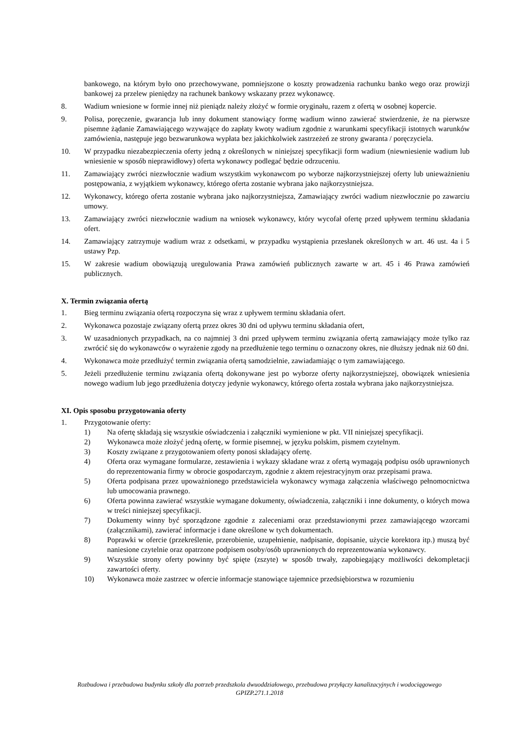bankowego, na którym było ono przechowywane, pomniejszone o koszty prowadzenia rachunku banko wego oraz prowizji bankowej za przelew pieniędzy na rachunek bankowy wskazany przez wykonawcę.
8. Wadium wniesione w formie innej niż pieniądz należy złożyć w formie oryginału, razem z ofertą w osobnej kopercie.
9. Polisa, poręczenie, gwarancja lub inny dokument stanowiący formę wadium winno zawierać stwierdzenie, że na pierwsze pisemne żądanie Zamawiającego wzywające do zapłaty kwoty wadium zgodnie z warunkami specyfikacji istotnych warunków zamówienia, następuje jego bezwarunkowa wypłata bez jakichkolwiek zastrzeżeń ze strony gwaranta / poręczyciela.
10. W przypadku niezabezpieczenia oferty jedną z określonych w niniejszej specyfikacji form wadium (niewniesienie wadium lub wniesienie w sposób nieprawidłowy) oferta wykonawcy podlegać będzie odrzuceniu.
11. Zamawiający zwróci niezwłocznie wadium wszystkim wykonawcom po wyborze najkorzystniejszej oferty lub unieważnieniu postępowania, z wyjątkiem wykonawcy, którego oferta zostanie wybrana jako najkorzystniejsza.
12. Wykonawcy, którego oferta zostanie wybrana jako najkorzystniejsza, Zamawiający zwróci wadium niezwłocznie po zawarciu umowy.
13. Zamawiający zwróci niezwłocznie wadium na wniosek wykonawcy, który wycofał ofertę przed upływem terminu składania ofert.
14. Zamawiający zatrzymuje wadium wraz z odsetkami, w przypadku wystąpienia przesłanek określonych w art. 46 ust. 4a i 5 ustawy Pzp.
15. W zakresie wadium obowiązują uregulowania Prawa zamówień publicznych zawarte w art. 45 i 46 Prawa zamówień publicznych.
X. Termin związania ofertą
1. Bieg terminu związania ofertą rozpoczyna się wraz z upływem terminu składania ofert.
2. Wykonawca pozostaje związany ofertą przez okres 30 dni od upływu terminu składania ofert,
3. W uzasadnionych przypadkach, na co najmniej 3 dni przed upływem terminu związania ofertą zamawiający może tylko raz zwrócić się do wykonawców o wyrażenie zgody na przedłużenie tego terminu o oznaczony okres, nie dłuższy jednak niż 60 dni.
4. Wykonawca może przedłużyć termin związania ofertą samodzielnie, zawiadamiając o tym zamawiającego.
5. Jeżeli przedłużenie terminu związania ofertą dokonywane jest po wyborze oferty najkorzystniejszej, obowiązek wniesienia nowego wadium lub jego przedłużenia dotyczy jedynie wykonawcy, którego oferta została wybrana jako najkorzystniejsza.
XI. Opis sposobu przygotowania oferty
1. Przygotowanie oferty:
1) Na ofertę składają się wszystkie oświadczenia i załączniki wymienione w pkt. VII niniejszej specyfikacji.
2) Wykonawca może złożyć jedną ofertę, w formie pisemnej, w języku polskim, pismem czytelnym.
3) Koszty związane z przygotowaniem oferty ponosi składający ofertę.
4) Oferta oraz wymagane formularze, zestawienia i wykazy składane wraz z ofertą wymagają podpisu osób uprawnionych do reprezentowania firmy w obrocie gospodarczym, zgodnie z aktem rejestracyjnym oraz przepisami prawa.
5) Oferta podpisana przez upoważnionego przedstawiciela wykonawcy wymaga załączenia właściwego pełnomocnictwa lub umocowania prawnego.
6) Oferta powinna zawierać wszystkie wymagane dokumenty, oświadczenia, załączniki i inne dokumenty, o których mowa w treści niniejszej specyfikacji.
7) Dokumenty winny być sporządzone zgodnie z zaleceniami oraz przedstawionymi przez zamawiającego wzorcami (załącznikami), zawierać informacje i dane określone w tych dokumentach.
8) Poprawki w ofercie (przekreślenie, przerobienie, uzupełnienie, nadpisanie, dopisanie, użycie korektora itp.) muszą być naniesione czytelnie oraz opatrzone podpisem osoby/osób uprawnionych do reprezentowania wykonawcy.
9) Wszystkie strony oferty powinny być spięte (zszyte) w sposób trwały, zapobiegający możliwości dekompletacji zawartości oferty.
10) Wykonawca może zastrzec w ofercie informacje stanowiące tajemnice przedsiębiorstwa w rozumieniu
Rozbudowa i przebudowa budynku szkoły dla potrzeb przedszkola dwuoddziałowego, przebudowa przyłączy kanalizacyjnych i wodociągowego
GPIZP.271.1.2018